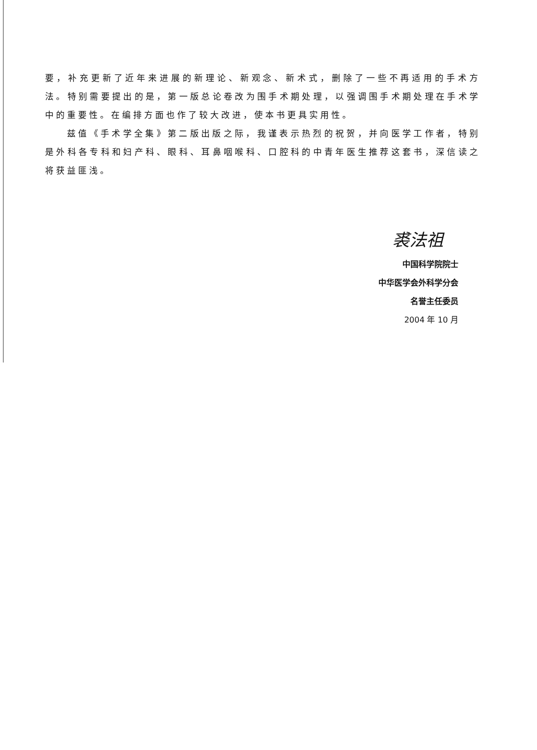要，补充更新了近年来进展的新理论、新观念、新术式，删除了一些不再适用的手术方法。特别需要提出的是，第一版总论卷改为围手术期处理，以强调围手术期处理在手术学中的重要性。在编排方面也作了较大改进，使本书更具实用性。
兹值《手术学全集》第二版出版之际，我谨表示热烈的祝贺，并向医学工作者，特别是外科各专科和妇产科、眼科、耳鼻咽喉科、口腔科的中青年医生推荐这套书，深信读之将获益匪浅。
裘法祖
中国科学院院士
中华医学会外科学分会
名誉主任委员
2004 年 10 月